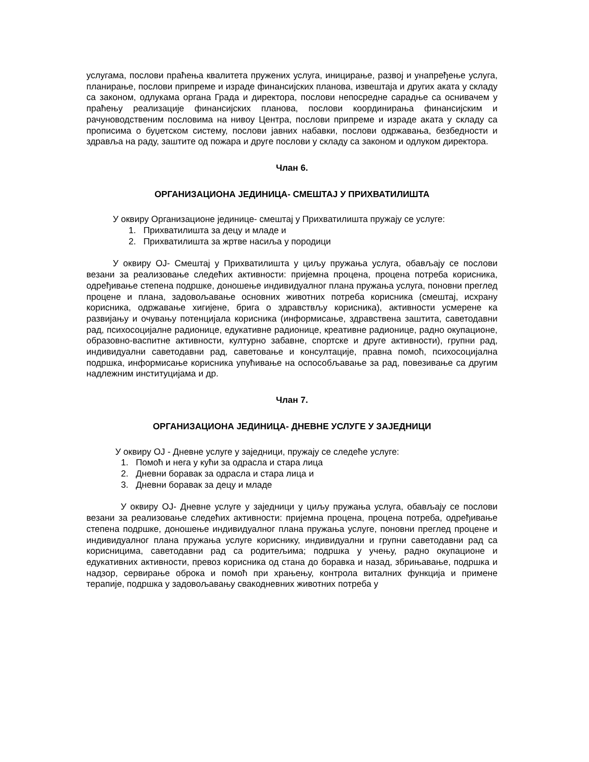услугама, послови праћења квалитета пружених услуга, иницирање, развој и унапређење услуга, планирање, послови припреме и израде финансијских планова, извештаја и других аката у складу са законом, одлукама органа Града и директора, послови непосредне сарадње са оснивачем у праћењу реализације финансијских планова, послови координирања финансијским и рачуноводственим пословима на нивоу Центра, послови припреме и израде аката у складу са прописима о буџетском систему, послови јавних набавки, послови одржавања, безбедности и здравља на раду, заштите од пожара и другe послови у складу са законом и одлуком директора.
Члан 6.
ОРГАНИЗАЦИОНА ЈЕДИНИЦА- СМЕШТАЈ У ПРИХВАТИЛИШТА
У оквиру Организационе јединице- смештај у Прихватилишта пружају се услуге:
1. Прихватилишта за децу и младе и
2. Прихватилишта за жртве насиља у породици
У оквиру ОЈ- Смештај у Прихватилишта у циљу пружања услуга, обављају се послови везани за реализовање следећих активности: пријемна процена, процена потреба корисника, одређивање степена подршке, доношење индивидуалног плана пружања услуга, поновни преглед процене и плана, задовољавање основних животних потреба корисника (смештај, исхрану корисника, одржавање хигијене, брига о здравствљу корисника), активности усмерене ка развијању и очувању потенцијала корисника (информисање, здравствена заштита, саветодавни рад, психосоцијалне радионице, едукативне радионице, креативне радионице, радно окупационе, образовно-васпитне активности, културно забавне, спортске и друге активности), групни рад, индивидуални саветодавни рад, саветовање и консултације, правна помоћ, психосоцијална подршка, информисање корисника упућивање на оспособљавање за рад, повезивање са другим надлежним институцијама и др.
Члан 7.
ОРГАНИЗАЦИОНА ЈЕДИНИЦА- ДНЕВНЕ УСЛУГЕ У ЗАЈЕДНИЦИ
У оквиру ОЈ - Дневне услуге у заједници, пружају се следеће услуге:
1. Помоћ и нега у кући за одрасла и стара лица
2. Дневни боравак за одрасла и стара лица и
3. Дневни боравак за децу и младе
У оквиру ОЈ- Дневне услуге у заједници у циљу пружања услуга, обављају се послови везани за реализовање следећих активности: пријемна процена, процена потреба, одређивање степена подршке, доношење индивидуалног плана пружања услуге, поновни преглед процене и индивидуалног плана пружања услуге кориснику, индивидуални и групни саветодавни рад са корисницима, саветодавни рад са родитељима; подршка у учењу, радно окупационе и едукативних активности, превоз корисника од стана до боравка и назад, збрињавање, подршка и надзор, сервирање оброка и помоћ при храњењу, контрола виталних функција и примене терапије, подршка у задовољавању свакодневних животних потреба у